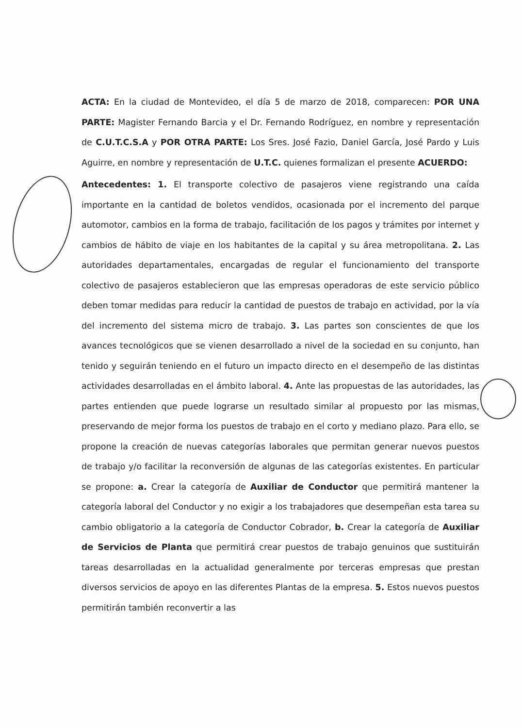ACTA: En la ciudad de Montevideo, el día 5 de marzo de 2018, comparecen: POR UNA PARTE: Magister Fernando Barcia y el Dr. Fernando Rodríguez, en nombre y representación de C.U.T.C.S.A y POR OTRA PARTE: Los Sres. José Fazio, Daniel García, José Pardo y Luis Aguirre, en nombre y representación de U.T.C. quienes formalizan el presente ACUERDO:
Antecedentes: 1. El transporte colectivo de pasajeros viene registrando una caída importante en la cantidad de boletos vendidos, ocasionada por el incremento del parque automotor, cambios en la forma de trabajo, facilitación de los pagos y trámites por internet y cambios de hábito de viaje en los habitantes de la capital y su área metropolitana. 2. Las autoridades departamentales, encargadas de regular el funcionamiento del transporte colectivo de pasajeros establecieron que las empresas operadoras de este servicio público deben tomar medidas para reducir la cantidad de puestos de trabajo en actividad, por la vía del incremento del sistema micro de trabajo. 3. Las partes son conscientes de que los avances tecnológicos que se vienen desarrollado a nivel de la sociedad en su conjunto, han tenido y seguirán teniendo en el futuro un impacto directo en el desempeño de las distintas actividades desarrolladas en el ámbito laboral. 4. Ante las propuestas de las autoridades, las partes entienden que puede lograrse un resultado similar al propuesto por las mismas, preservando de mejor forma los puestos de trabajo en el corto y mediano plazo. Para ello, se propone la creación de nuevas categorías laborales que permitan generar nuevos puestos de trabajo y/o facilitar la reconversión de algunas de las categorías existentes. En particular se propone: a. Crear la categoría de Auxiliar de Conductor que permitirá mantener la categoría laboral del Conductor y no exigir a los trabajadores que desempeñan esta tarea su cambio obligatorio a la categoría de Conductor Cobrador, b. Crear la categoría de Auxiliar de Servicios de Planta que permitirá crear puestos de trabajo genuinos que sustituirán tareas desarrolladas en la actualidad generalmente por terceras empresas que prestan diversos servicios de apoyo en las diferentes Plantas de la empresa. 5. Estos nuevos puestos permitirán también reconvertir a las